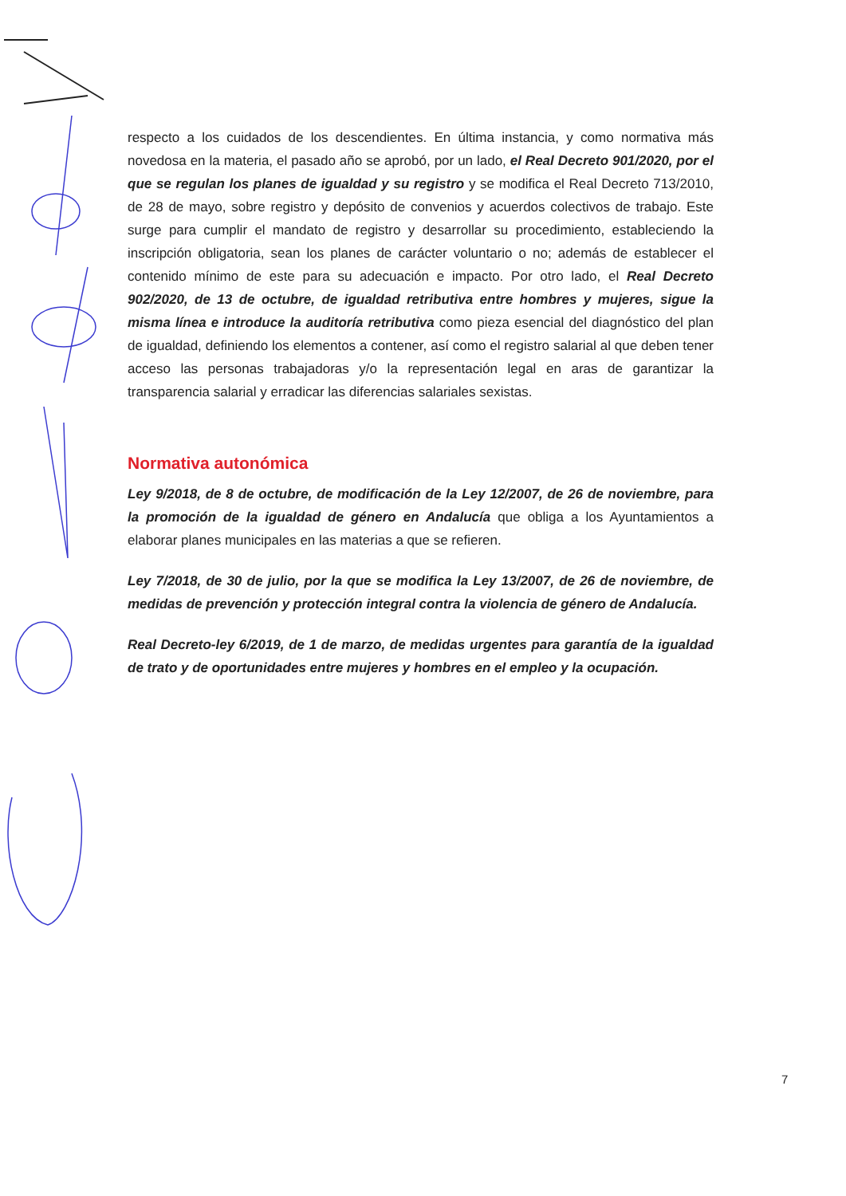respecto a los cuidados de los descendientes. En última instancia, y como normativa más novedosa en la materia, el pasado año se aprobó, por un lado, el Real Decreto 901/2020, por el que se regulan los planes de igualdad y su registro y se modifica el Real Decreto 713/2010, de 28 de mayo, sobre registro y depósito de convenios y acuerdos colectivos de trabajo. Este surge para cumplir el mandato de registro y desarrollar su procedimiento, estableciendo la inscripción obligatoria, sean los planes de carácter voluntario o no; además de establecer el contenido mínimo de este para su adecuación e impacto. Por otro lado, el Real Decreto 902/2020, de 13 de octubre, de igualdad retributiva entre hombres y mujeres, sigue la misma línea e introduce la auditoría retributiva como pieza esencial del diagnóstico del plan de igualdad, definiendo los elementos a contener, así como el registro salarial al que deben tener acceso las personas trabajadoras y/o la representación legal en aras de garantizar la transparencia salarial y erradicar las diferencias salariales sexistas.
Normativa autonómica
Ley 9/2018, de 8 de octubre, de modificación de la Ley 12/2007, de 26 de noviembre, para la promoción de la igualdad de género en Andalucía que obliga a los Ayuntamientos a elaborar planes municipales en las materias a que se refieren.
Ley 7/2018, de 30 de julio, por la que se modifica la Ley 13/2007, de 26 de noviembre, de medidas de prevención y protección integral contra la violencia de género de Andalucía.
Real Decreto-ley 6/2019, de 1 de marzo, de medidas urgentes para garantía de la igualdad de trato y de oportunidades entre mujeres y hombres en el empleo y la ocupación.
7